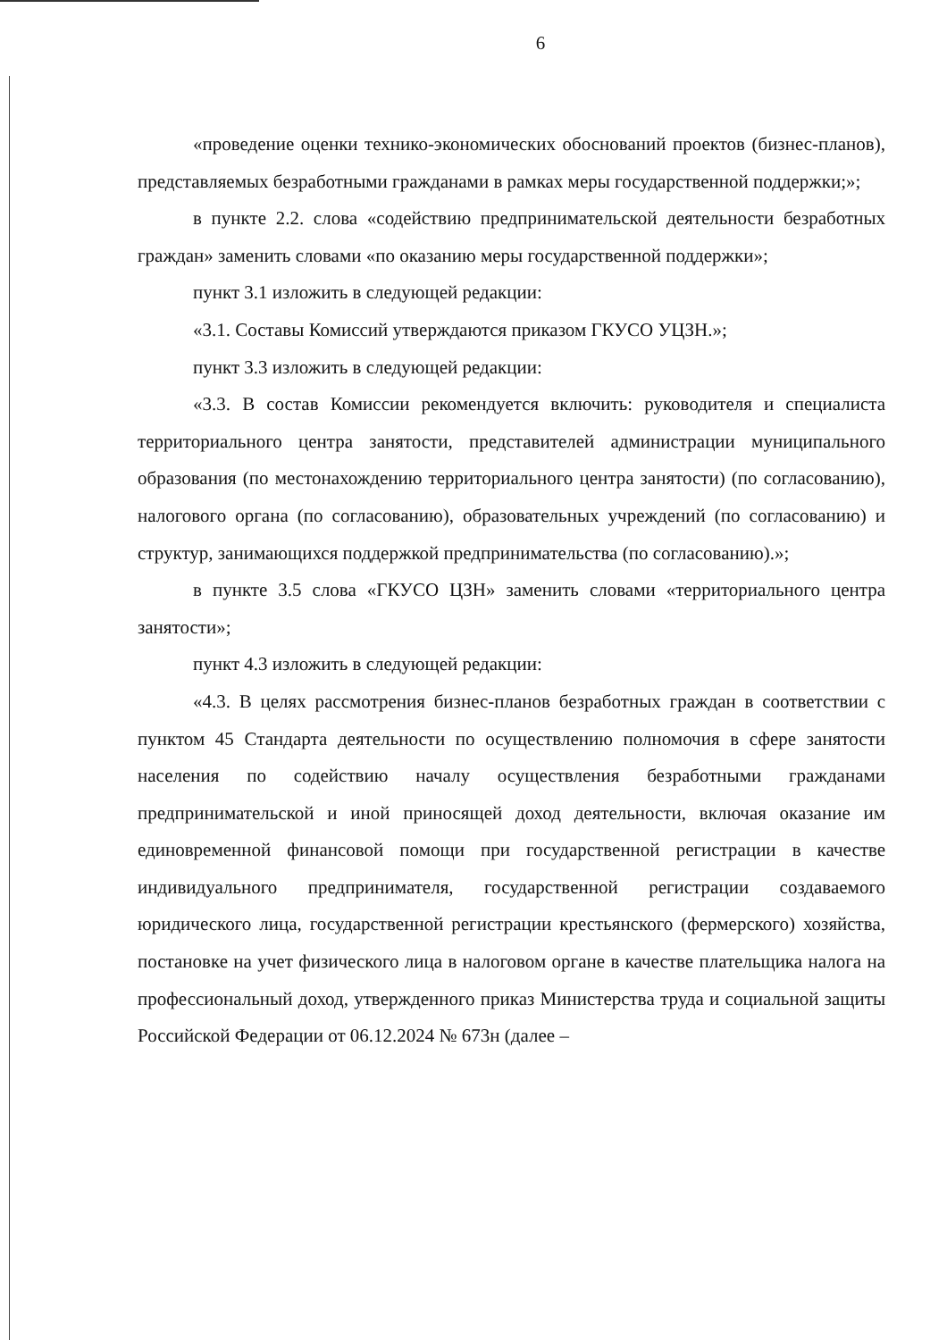6
«проведение оценки технико-экономических обоснований проектов (бизнес-планов), представляемых безработными гражданами в рамках меры государственной поддержки;»;
в пункте 2.2. слова «содействию предпринимательской деятельности безработных граждан» заменить словами «по оказанию меры государственной поддержки»;
пункт 3.1 изложить в следующей редакции:
«3.1. Составы Комиссий утверждаются приказом ГКУСО УЦЗН.»;
пункт 3.3 изложить в следующей редакции:
«3.3. В состав Комиссии рекомендуется включить: руководителя и специалиста территориального центра занятости, представителей администрации муниципального образования (по местонахождению территориального центра занятости) (по согласованию), налогового органа (по согласованию), образовательных учреждений (по согласованию) и структур, занимающихся поддержкой предпринимательства (по согласованию).»;
в пункте 3.5 слова «ГКУСО ЦЗН» заменить словами «территориального центра занятости»;
пункт 4.3 изложить в следующей редакции:
«4.3. В целях рассмотрения бизнес-планов безработных граждан в соответствии с пунктом 45 Стандарта деятельности по осуществлению полномочия в сфере занятости населения по содействию началу осуществления безработными гражданами предпринимательской и иной приносящей доход деятельности, включая оказание им единовременной финансовой помощи при государственной регистрации в качестве индивидуального предпринимателя, государственной регистрации создаваемого юридического лица, государственной регистрации крестьянского (фермерского) хозяйства, постановке на учет физического лица в налоговом органе в качестве плательщика налога на профессиональный доход, утвержденного приказ Министерства труда и социальной защиты Российской Федерации от 06.12.2024 № 673н (далее –